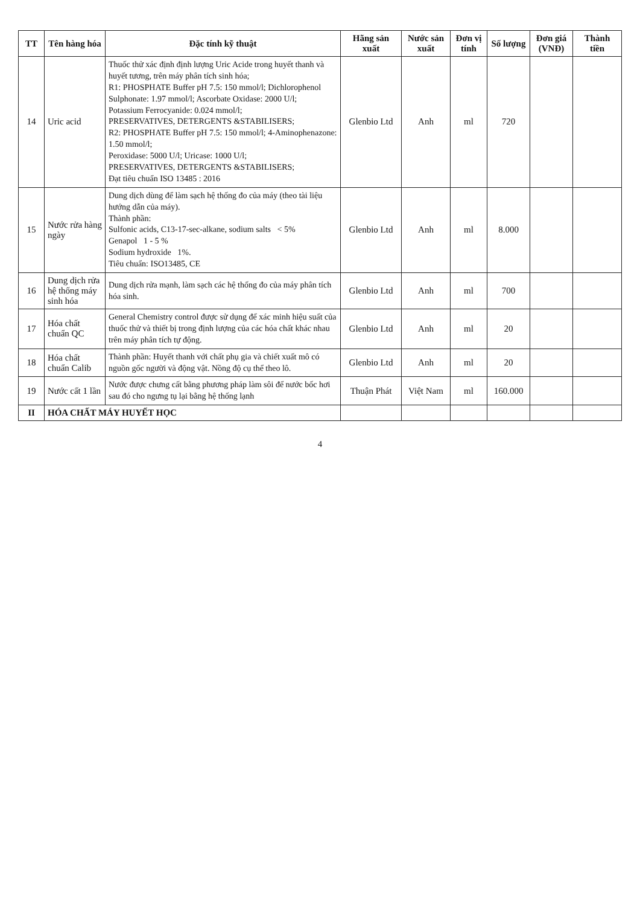| TT | Tên hàng hóa | Đặc tính kỹ thuật | Hãng sản xuất | Nước sản xuất | Đơn vị tính | Số lượng | Đơn giá (VNĐ) | Thành tiền |
| --- | --- | --- | --- | --- | --- | --- | --- | --- |
| 14 | Uric acid | Thuốc thử xác định định lượng Uric Acide trong huyết thanh và huyết tương, trên máy phân tích sinh hóa; R1: PHOSPHATE Buffer pH 7.5: 150 mmol/l; Dichlorophenol Sulphonate: 1.97 mmol/l; Ascorbate Oxidase: 2000 U/l; Potassium Ferrocyanide: 0.024 mmol/l; PRESERVATIVES, DETERGENTS &STABILISERS; R2: PHOSPHATE Buffer pH 7.5: 150 mmol/l; 4-Aminophenazone: 1.50 mmol/l; Peroxidase: 5000 U/l; Uricase: 1000 U/l; PRESERVATIVES, DETERGENTS &STABILISERS; Đạt tiêu chuẩn ISO 13485 : 2016 | Glenbio Ltd | Anh | ml | 720 | | |
| 15 | Nước rửa hàng ngày | Dung dịch dùng để làm sạch hệ thống đo của máy (theo tài liệu hướng dẫn của máy). Thành phần: Sulfonic acids, C13-17-sec-alkane, sodium salts < 5% Genapol 1 - 5 % Sodium hydroxide 1%. Tiêu chuẩn: ISO13485, CE | Glenbio Ltd | Anh | ml | 8.000 | | |
| 16 | Dung dịch rửa hệ thống máy sinh hóa | Dung dịch rửa mạnh, làm sạch các hệ thống đo của máy phân tích hóa sinh. | Glenbio Ltd | Anh | ml | 700 | | |
| 17 | Hóa chất chuẩn QC | General Chemistry control được sử dụng để xác minh hiệu suất của thuốc thử và thiết bị trong định lượng của các hóa chất khác nhau trên máy phân tích tự động. | Glenbio Ltd | Anh | ml | 20 | | |
| 18 | Hóa chất chuẩn Calib | Thành phần: Huyết thanh với chất phụ gia và chiết xuất mô có nguồn gốc người và động vật. Nồng độ cụ thể theo lô. | Glenbio Ltd | Anh | ml | 20 | | |
| 19 | Nước cất 1 lần | Nước được chưng cất bằng phương pháp làm sôi để nước bốc hơi sau đó cho ngưng tụ lại bằng hệ thống lạnh | Thuận Phát | Việt Nam | ml | 160.000 | | |
| II | HÓA CHẤT MÁY HUYẾT HỌC | | | | | | | |
4